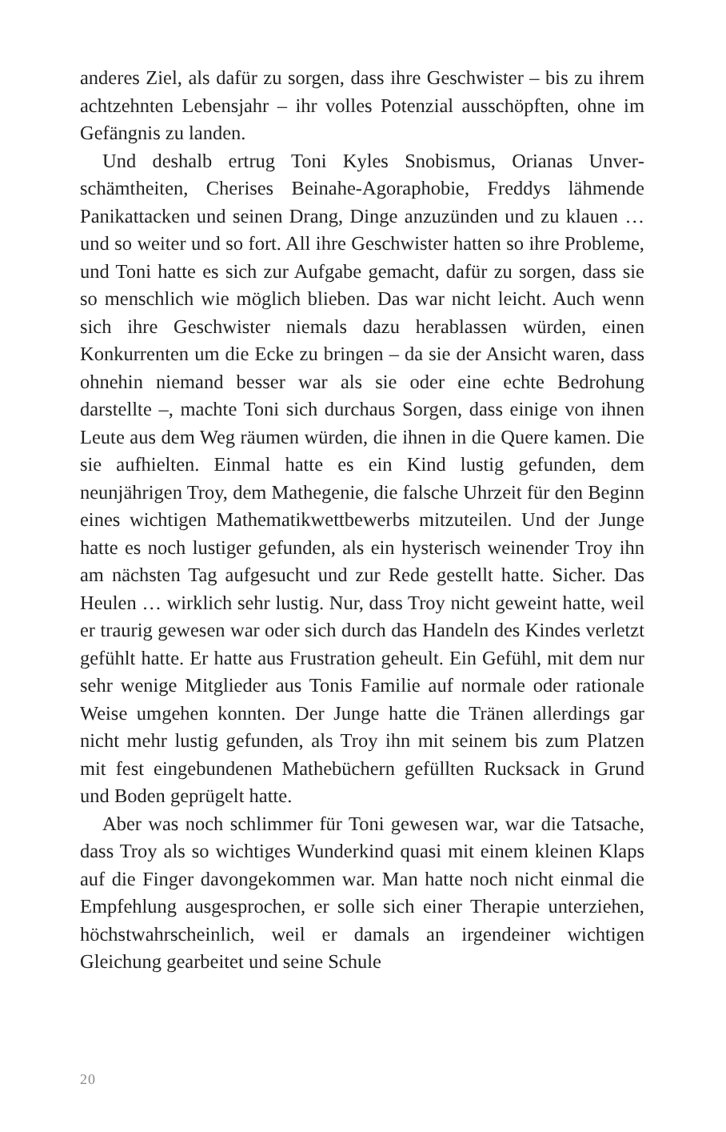anderes Ziel, als dafür zu sorgen, dass ihre Geschwister – bis zu ihrem achtzehnten Lebensjahr – ihr volles Potenzial ausschöpf­ten, ohne im Gefängnis zu landen.
Und deshalb ertrug Toni Kyles Snobismus, Orianas Unver­schämtheiten, Cherises Beinahe-Agoraphobie, Freddys lähmen­de Panikattacken und seinen Drang, Dinge anzuzünden und zu klauen … und so weiter und so fort. All ihre Geschwister hatten so ihre Probleme, und Toni hatte es sich zur Aufgabe gemacht, dafür zu sorgen, dass sie so menschlich wie möglich blieben. Das war nicht leicht. Auch wenn sich ihre Geschwister niemals dazu herablassen würden, einen Konkurrenten um die Ecke zu brin­gen – da sie der Ansicht waren, dass ohnehin niemand besser war als sie oder eine echte Bedrohung darstellte –, machte Toni sich durchaus Sorgen, dass einige von ihnen Leute aus dem Weg räu­men würden, die ihnen in die Quere kamen. Die sie aufhielten. Einmal hatte es ein Kind lustig gefunden, dem neunjährigen Troy, dem Mathegenie, die falsche Uhrzeit für den Beginn eines wichtigen Mathematikwettbewerbs mitzuteilen. Und der Junge hatte es noch lustiger gefunden, als ein hysterisch weinender Troy ihn am nächsten Tag aufgesucht und zur Rede gestellt hatte. Sicher. Das Heulen … wirklich sehr lustig. Nur, dass Troy nicht geweint hatte, weil er traurig gewesen war oder sich durch das Handeln des Kindes verletzt gefühlt hatte. Er hatte aus Frus­tration geheult. Ein Gefühl, mit dem nur sehr wenige Mitglieder aus Tonis Familie auf normale oder rationale Weise umgehen konnten. Der Junge hatte die Tränen allerdings gar nicht mehr lustig gefunden, als Troy ihn mit seinem bis zum Platzen mit fest eingebundenen Mathebüchern gefüllten Rucksack in Grund und Boden geprügelt hatte.
Aber was noch schlimmer für Toni gewesen war, war die Tatsa­che, dass Troy als so wichtiges Wunderkind quasi mit einem klei­nen Klaps auf die Finger davongekommen war. Man hatte noch nicht einmal die Empfehlung ausgesprochen, er solle sich einer Therapie unterziehen, höchstwahrscheinlich, weil er damals an irgendeiner wichtigen Gleichung gearbeitet und seine Schule
20